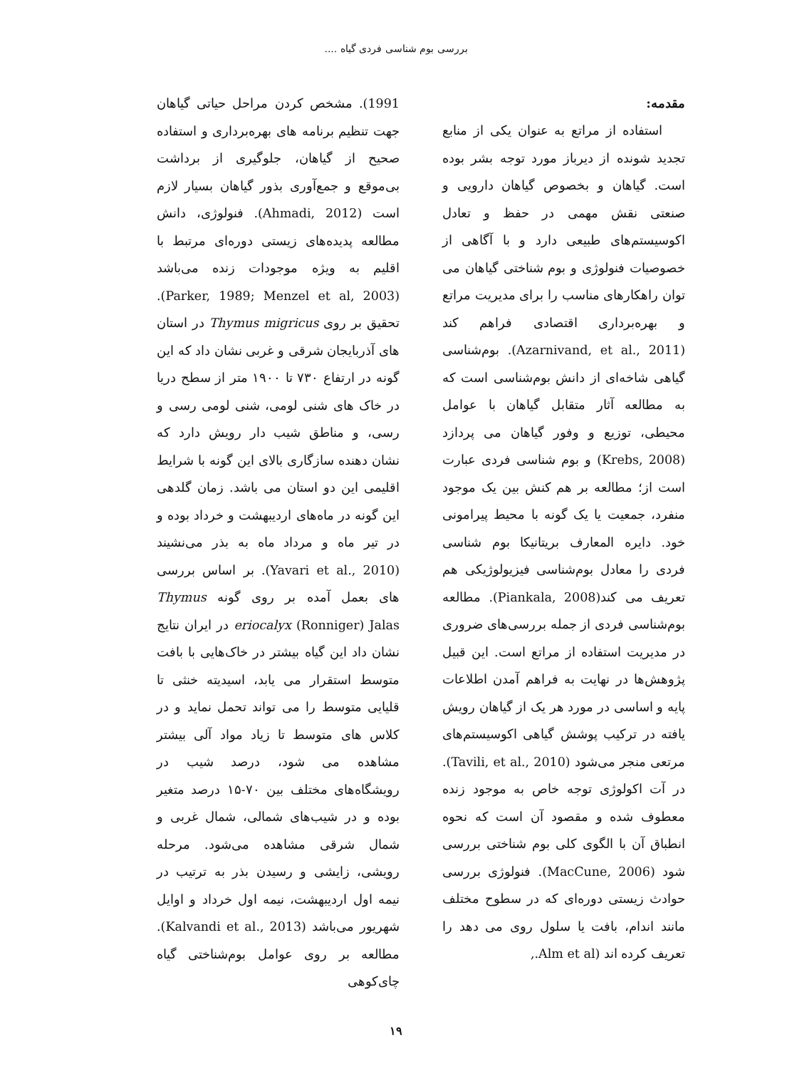بررسی بوم شناسی فردی گیاه ....
مقدمه:
استفاده از مراتع به عنوان یکی از منابع تجدید شونده از دیرباز مورد توجه بشر بوده است. گیاهان و بخصوص گیاهان دارویی و صنعتی نقش مهمی در حفظ و تعادل اکوسیستم‌های طبیعی دارد و با آگاهی از خصوصیات فنولوژی و بوم شناختی گیاهان می توان راهکارهای مناسب را برای مدیریت مراتع و بهره‌برداری اقتصادی فراهم کند (Azarnivand, et al., 2011). بوم‌شناسی گیاهی شاخه‌ای از دانش بوم‌شناسی است که به مطالعه آثار متقابل گیاهان با عوامل محیطی، توزیع و وفور گیاهان می پردازد (Krebs, 2008) و بوم شناسی فردی عبارت است از؛ مطالعه بر هم کنش بین یک موجود منفرد، جمعیت یا یک گونه با محیط پیرامونی خود. دایره المعارف بریتانیکا بوم شناسی فردی را معادل بوم‌شناسی فیزیولوژیکی هم تعریف می کند(Piankala, 2008). مطالعه بوم‌شناسی فردی از جمله بررسی‌های ضروری در مدیریت استفاده از مراتع است. این قبیل پژوهش‌ها در نهایت به فراهم آمدن اطلاعات پایه و اساسی در مورد هر یک از گیاهان رویش یافته در ترکیب پوشش گیاهی اکوسیستم‌های مرتعی منجر می‌شود (Tavili, et al., 2010). در آت اکولوژی توجه خاص به موجود زنده معطوف شده و مقصود آن است که نحوه انطباق آن با الگوی کلی بوم شناختی بررسی شود (MacCune, 2006). فنولوژی بررسی حوادث زیستی دوره‌ای که در سطوح مختلف مانند اندام، بافت یا سلول روی می دهد را تعریف کرده اند (Alm et al.,
1991). مشخص کردن مراحل حیاتی گیاهان جهت تنظیم برنامه های بهره‌برداری و استفاده صحیح از گیاهان، جلوگیری از برداشت بی‌موقع و جمع‌آوری بذور گیاهان بسیار لازم است (Ahmadi, 2012). فنولوژی، دانش مطالعه پدیده‌های زیستی دوره‌ای مرتبط با اقلیم به ویژه موجودات زنده می‌باشد (Parker, 1989; Menzel et al, 2003). تحقیق بر روی Thymus migricus در استان های آذربایجان شرقی و غربی نشان داد که این گونه در ارتفاع ۷۳۰ تا ۱۹۰۰ متر از سطح دریا در خاک های شنی لومی، شنی لومی رسی و رسی، و مناطق شیب دار رویش دارد که نشان دهنده سازگاری بالای این گونه با شرایط اقلیمی این دو استان می باشد. زمان گلدهی این گونه در ماه‌های اردیبهشت و خرداد بوده و در تیر ماه و مرداد ماه به بذر می‌نشیند (Yavari et al., 2010). بر اساس بررسی های بعمل آمده بر روی گونه Thymus eriocalyx (Ronniger) Jalas در ایران نتایج نشان داد این گیاه بیشتر در خاک‌هایی با بافت متوسط استقرار می یابد، اسیدیته خنثی تا قلیایی متوسط را می تواند تحمل نماید و در کلاس های متوسط تا زیاد مواد آلی بیشتر مشاهده می شود، درصد شیب در رویشگاه‌های مختلف بین ۷۰-۱۵ درصد متغیر بوده و در شیب‌های شمالی، شمال غربی و شمال شرقی مشاهده می‌شود. مرحله رویشی، زایشی و رسیدن بذر به ترتیب در نیمه اول اردیبهشت، نیمه اول خرداد و اوایل شهریور می‌باشد (Kalvandi et al., 2013). مطالعه بر روی عوامل بوم‌شناختی گیاه چای‌کوهی
۱۹